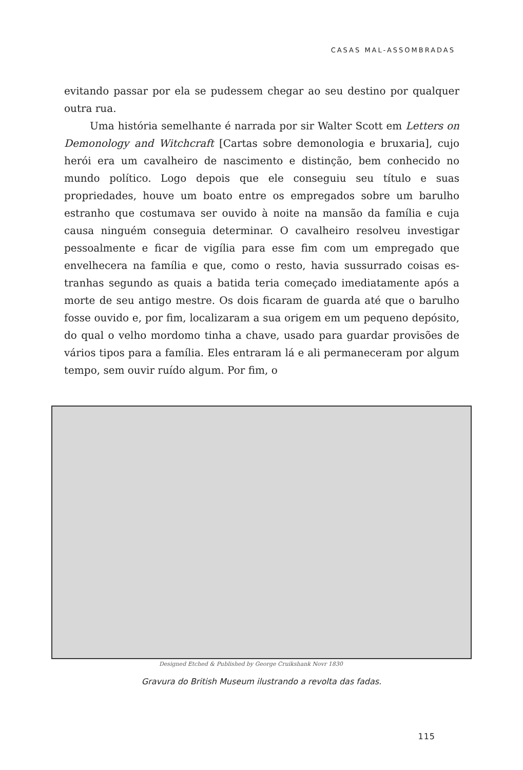CASAS MAL-ASSOMBRADAS
evitando passar por ela se pudessem chegar ao seu destino por qual­quer outra rua.
Uma história semelhante é narrada por sir Walter Scott em Letters on Demonology and Witchcraft [Cartas sobre demonologia e bruxaria], cujo herói era um cavalheiro de nascimento e distinção, bem conheci­do no mundo político. Logo depois que ele conseguiu seu título e suas propriedades, houve um boato entre os empregados sobre um barulho estranho que costumava ser ouvido à noite na mansão da família e cuja causa ninguém conseguia determinar. O cavalheiro resolveu investigar pessoalmente e ficar de vigília para esse fim com um empregado que envelhecera na família e que, como o resto, havia sussurrado coisas es­tranhas segundo as quais a batida teria começado imediatamente após a morte de seu antigo mestre. Os dois ficaram de guarda até que o ba­rulho fosse ouvido e, por fim, localizaram a sua origem em um peque­no depósito, do qual o velho mordomo tinha a chave, usado para guardar provisões de vários tipos para a família. Eles entraram lá e ali permaneceram por algum tempo, sem ouvir ruído algum. Por fim, o
Designed Etched & Published by George Cruikshank Novr 1830
Gravura do British Museum ilustrando a revolta das fadas.
115